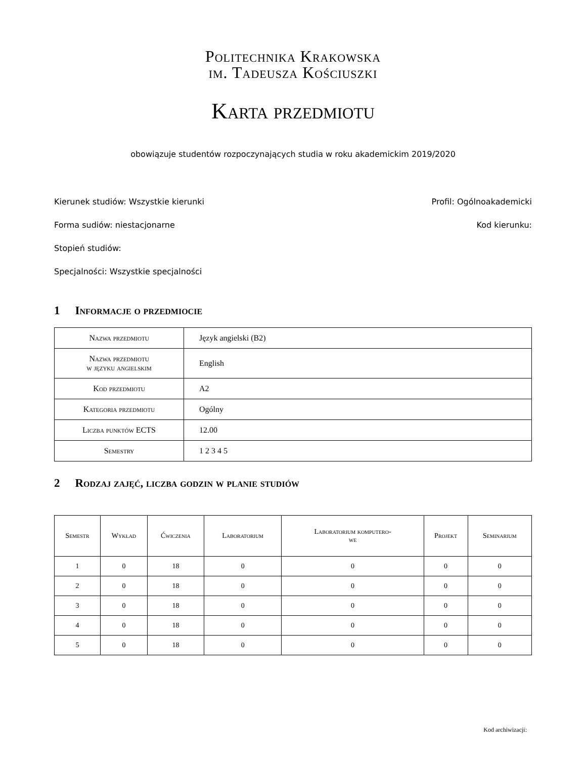Politechnika Krakowska
im. Tadeusza Kościuszki
Karta przedmiotu
obowiązuje studentów rozpoczynających studia w roku akademickim 2019/2020
Kierunek studiów: Wszystkie kierunki Profil: Ogólnoakademicki
Forma sudiów: niestacjonarne Kod kierunku:
Stopień studiów:
Specjalności: Wszystkie specjalności
1 Informacje o przedmiocie
| Nazwa przedmiotu | Język angielski (B2) |
| Nazwa przedmiotu w języku angielskim | English |
| Kod przedmiotu | A2 |
| Kategoria przedmiotu | Ogólny |
| Liczba punktów ECTS | 12.00 |
| Semestry | 1 2 3 4 5 |
2 Rodzaj zajęć, liczba godzin w planie studiów
| Semestr | Wykład | Ćwiczenia | Laboratorium | Laboratorium komputero- we | Projekt | Seminarium |
| --- | --- | --- | --- | --- | --- | --- |
| 1 | 0 | 18 | 0 | 0 | 0 | 0 |
| 2 | 0 | 18 | 0 | 0 | 0 | 0 |
| 3 | 0 | 18 | 0 | 0 | 0 | 0 |
| 4 | 0 | 18 | 0 | 0 | 0 | 0 |
| 5 | 0 | 18 | 0 | 0 | 0 | 0 |
Kod archiwizacji: